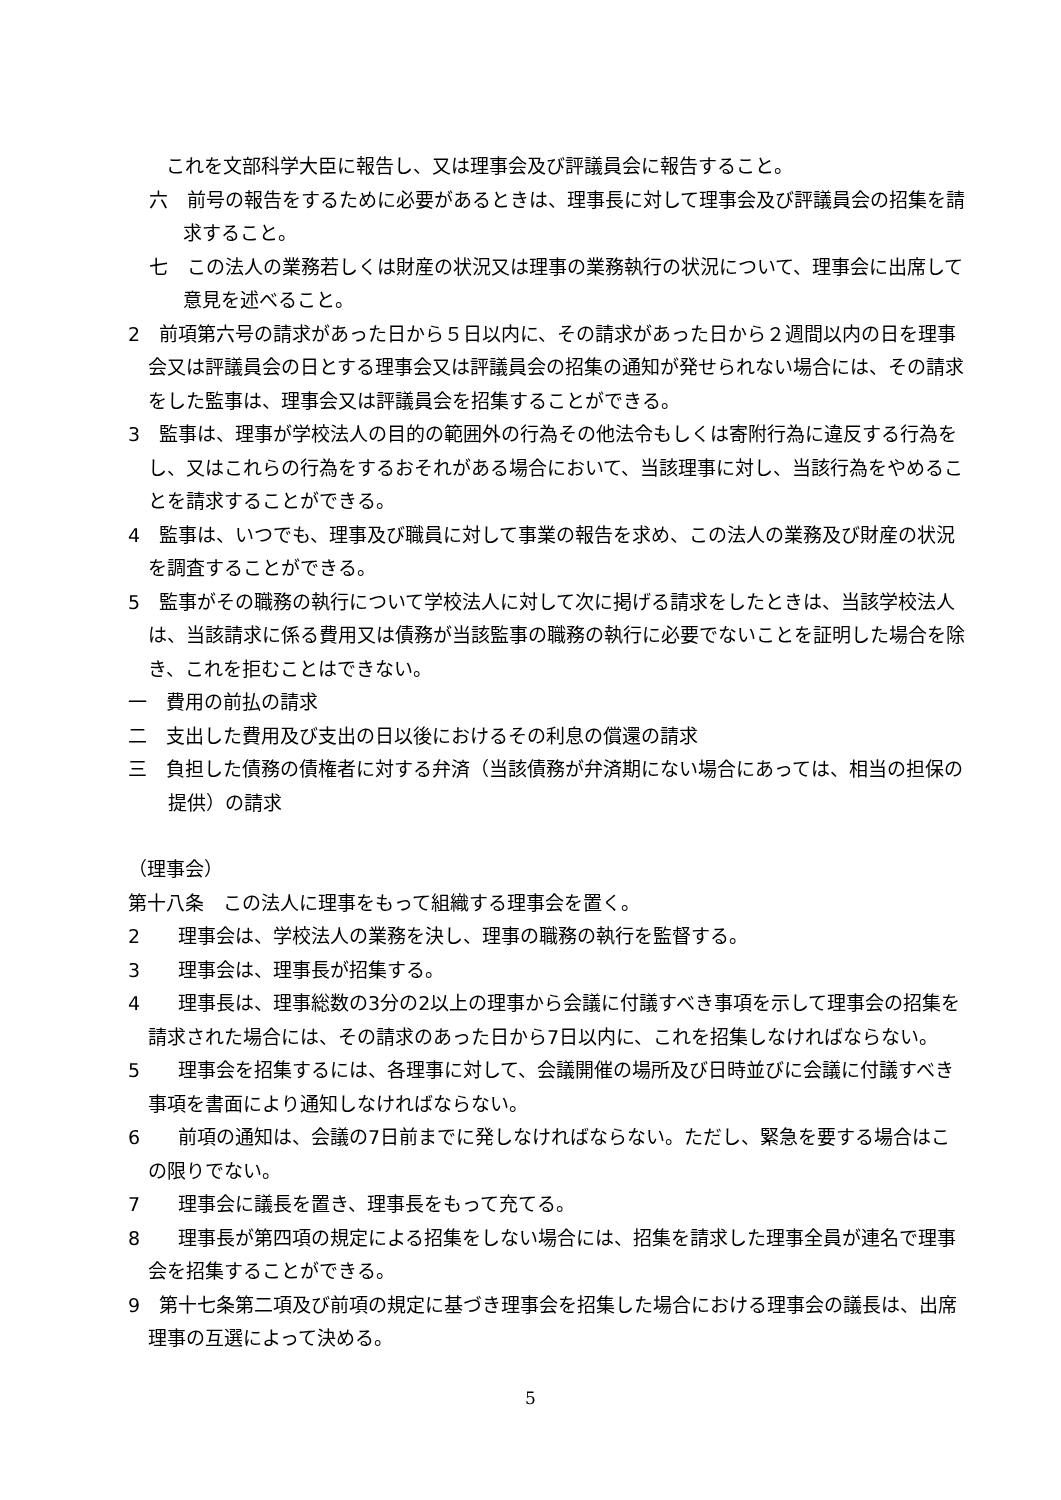これを文部科学大臣に報告し、又は理事会及び評議員会に報告すること。
六　前号の報告をするために必要があるときは、理事長に対して理事会及び評議員会の招集を請求すること。
七　この法人の業務若しくは財産の状況又は理事の業務執行の状況について、理事会に出席して意見を述べること。
2　前項第六号の請求があった日から５日以内に、その請求があった日から２週間以内の日を理事会又は評議員会の日とする理事会又は評議員会の招集の通知が発せられない場合には、その請求をした監事は、理事会又は評議員会を招集することができる。
3　監事は、理事が学校法人の目的の範囲外の行為その他法令もしくは寄附行為に違反する行為をし、又はこれらの行為をするおそれがある場合において、当該理事に対し、当該行為をやめることを請求することができる。
4　監事は、いつでも、理事及び職員に対して事業の報告を求め、この法人の業務及び財産の状況を調査することができる。
5　監事がその職務の執行について学校法人に対して次に掲げる請求をしたときは、当該学校法人は、当該請求に係る費用又は債務が当該監事の職務の執行に必要でないことを証明した場合を除き、これを拒むことはできない。
一　費用の前払の請求
二　支出した費用及び支出の日以後におけるその利息の償還の請求
三　負担した債務の債権者に対する弁済（当該債務が弁済期にない場合にあっては、相当の担保の提供）の請求
（理事会）
第十八条　この法人に理事をもって組織する理事会を置く。
2　　理事会は、学校法人の業務を決し、理事の職務の執行を監督する。
3　　理事会は、理事長が招集する。
4　　理事長は、理事総数の3分の2以上の理事から会議に付議すべき事項を示して理事会の招集を請求された場合には、その請求のあった日から7日以内に、これを招集しなければならない。
5　　理事会を招集するには、各理事に対して、会議開催の場所及び日時並びに会議に付議すべき事項を書面により通知しなければならない。
6　　前項の通知は、会議の7日前までに発しなければならない。ただし、緊急を要する場合はこの限りでない。
7　　理事会に議長を置き、理事長をもって充てる。
8　　理事長が第四項の規定による招集をしない場合には、招集を請求した理事全員が連名で理事会を招集することができる。
9　第十七条第二項及び前項の規定に基づき理事会を招集した場合における理事会の議長は、出席理事の互選によって決める。
5